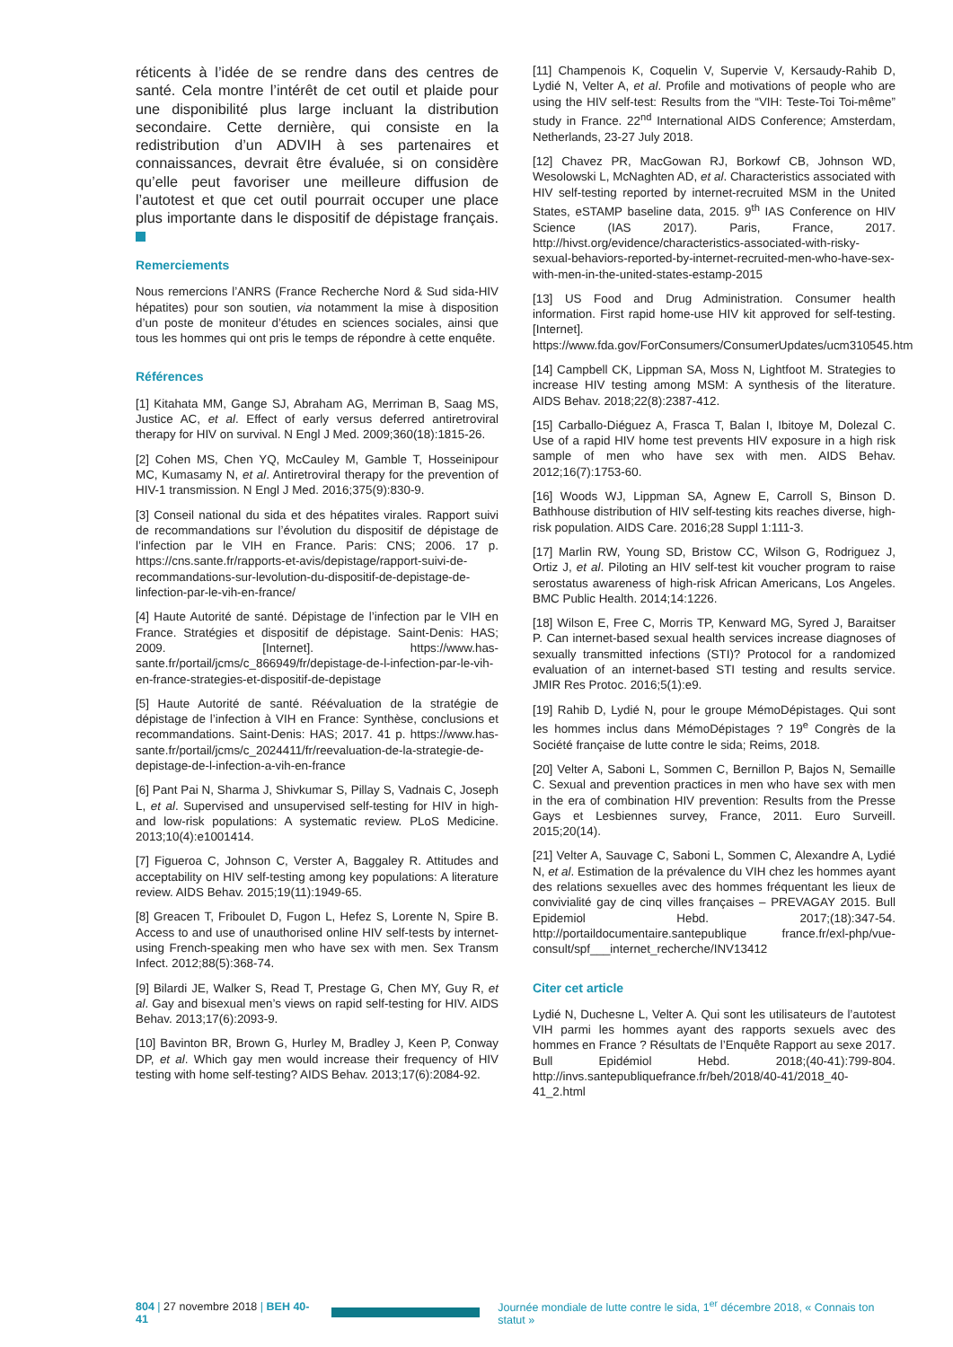réticents à l’idée de se rendre dans des centres de santé. Cela montre l’intérêt de cet outil et plaide pour une disponibilité plus large incluant la distribution secondaire. Cette dernière, qui consiste en la redistribution d’un ADVIH à ses partenaires et connaissances, devrait être évaluée, si on considère qu’elle peut favoriser une meilleure diffusion de l’autotest et que cet outil pourrait occuper une place plus importante dans le dispositif de dépistage français.
Remerciements
Nous remercions l’ANRS (France Recherche Nord & Sud sida-HIV hépatites) pour son soutien, via notamment la mise à disposition d’un poste de moniteur d’études en sciences sociales, ainsi que tous les hommes qui ont pris le temps de répondre à cette enquête.
Références
[1] Kitahata MM, Gange SJ, Abraham AG, Merriman B, Saag MS, Justice AC, et al. Effect of early versus deferred antiretroviral therapy for HIV on survival. N Engl J Med. 2009;360(18):1815-26.
[2] Cohen MS, Chen YQ, McCauley M, Gamble T, Hosseinipour MC, Kumasamy N, et al. Antiretroviral therapy for the prevention of HIV-1 transmission. N Engl J Med. 2016;375(9):830-9.
[3] Conseil national du sida et des hépatites virales. Rapport suivi de recommandations sur l’évolution du dispositif de dépistage de l’infection par le VIH en France. Paris: CNS; 2006. 17 p. https://cns.sante.fr/rapports-et-avis/depistage/rapport-suivi-de-recommandations-sur-levolution-du-dispositif-de-depistage-de-linfection-par-le-vih-en-france/
[4] Haute Autorité de santé. Dépistage de l’infection par le VIH en France. Stratégies et dispositif de dépistage. Saint-Denis: HAS; 2009. [Internet]. https://www.has-sante.fr/portail/jcms/c_866949/fr/depistage-de-l-infection-par-le-vih-en-france-strategies-et-dispositif-de-depistage
[5] Haute Autorité de santé. Réévaluation de la stratégie de dépistage de l’infection à VIH en France: Synthèse, conclusions et recommandations. Saint-Denis: HAS; 2017. 41 p. https://www.has-sante.fr/portail/jcms/c_2024411/fr/reevaluation-de-la-strategie-de-depistage-de-l-infection-a-vih-en-france
[6] Pant Pai N, Sharma J, Shivkumar S, Pillay S, Vadnais C, Joseph L, et al. Supervised and unsupervised self-testing for HIV in high- and low-risk populations: A systematic review. PLoS Medicine. 2013;10(4):e1001414.
[7] Figueroa C, Johnson C, Verster A, Baggaley R. Attitudes and acceptability on HIV self-testing among key populations: A literature review. AIDS Behav. 2015;19(11):1949-65.
[8] Greacen T, Friboulet D, Fugon L, Hefez S, Lorente N, Spire B. Access to and use of unauthorised online HIV self-tests by internet-using French-speaking men who have sex with men. Sex Transm Infect. 2012;88(5):368-74.
[9] Bilardi JE, Walker S, Read T, Prestage G, Chen MY, Guy R, et al. Gay and bisexual men’s views on rapid self-testing for HIV. AIDS Behav. 2013;17(6):2093-9.
[10] Bavinton BR, Brown G, Hurley M, Bradley J, Keen P, Conway DP, et al. Which gay men would increase their frequency of HIV testing with home self-testing? AIDS Behav. 2013;17(6):2084-92.
[11] Champenois K, Coquelin V, Supervie V, Kersaudy-Rahib D, Lydié N, Velter A, et al. Profile and motivations of people who are using the HIV self-test: Results from the “VIH: Teste-Toi Toi-même” study in France. 22<sup>nd</sup> International AIDS Conference; Amsterdam, Netherlands, 23-27 July 2018.
[12] Chavez PR, MacGowan RJ, Borkowf CB, Johnson WD, Wesolowski L, McNaghten AD, et al. Characteristics associated with HIV self-testing reported by internet-recruited MSM in the United States, eSTAMP baseline data, 2015. 9<sup>th</sup> IAS Conference on HIV Science (IAS 2017). Paris, France, 2017. http://hivst.org/evidence/characteristics-associated-with-risky-sexual-behaviors-reported-by-internet-recruited-men-who-have-sex-with-men-in-the-united-states-estamp-2015
[13] US Food and Drug Administration. Consumer health information. First rapid home-use HIV kit approved for self-testing. [Internet]. https://www.fda.gov/ForConsumers/ConsumerUpdates/ucm310545.htm
[14] Campbell CK, Lippman SA, Moss N, Lightfoot M. Strategies to increase HIV testing among MSM: A synthesis of the literature. AIDS Behav. 2018;22(8):2387-412.
[15] Carballo-Diéguez A, Frasca T, Balan I, Ibitoye M, Dolezal C. Use of a rapid HIV home test prevents HIV exposure in a high risk sample of men who have sex with men. AIDS Behav. 2012;16(7):1753-60.
[16] Woods WJ, Lippman SA, Agnew E, Carroll S, Binson D. Bathhouse distribution of HIV self-testing kits reaches diverse, high-risk population. AIDS Care. 2016;28 Suppl 1:111-3.
[17] Marlin RW, Young SD, Bristow CC, Wilson G, Rodriguez J, Ortiz J, et al. Piloting an HIV self-test kit voucher program to raise serostatus awareness of high-risk African Americans, Los Angeles. BMC Public Health. 2014;14:1226.
[18] Wilson E, Free C, Morris TP, Kenward MG, Syred J, Baraitser P. Can internet-based sexual health services increase diagnoses of sexually transmitted infections (STI)? Protocol for a randomized evaluation of an internet-based STI testing and results service. JMIR Res Protoc. 2016;5(1):e9.
[19] Rahib D, Lydié N, pour le groupe MémoDépistages. Qui sont les hommes inclus dans MémoDépistages ? 19<sup>e</sup> Congrès de la Société française de lutte contre le sida; Reims, 2018.
[20] Velter A, Saboni L, Sommen C, Bernillon P, Bajos N, Semaille C. Sexual and prevention practices in men who have sex with men in the era of combination HIV prevention: Results from the Presse Gays et Lesbiennes survey, France, 2011. Euro Surveill. 2015;20(14).
[21] Velter A, Sauvage C, Saboni L, Sommen C, Alexandre A, Lydié N, et al. Estimation de la prévalence du VIH chez les hommes ayant des relations sexuelles avec des hommes fréquentant les lieux de convivialité gay de cinq villes françaises – PREVAGAY 2015. Bull Epidemiol Hebd. 2017;(18):347-54. http://portaildocumentaire.santepublique france.fr/exl-php/vue-consult/spf___internet_recherche/INV13412
Citer cet article
Lydié N, Duchesne L, Velter A. Qui sont les utilisateurs de l’autotest VIH parmi les hommes ayant des rapports sexuels avec des hommes en France ? Résultats de l’Enquête Rapport au sexe 2017. Bull Epidémiol Hebd. 2018;(40-41):799-804. http://invs.santepubliquefrance.fr/beh/2018/40-41/2018_40-41_2.html
804 | 27 novembre 2018 | BEH 40-41 Journée mondiale de lutte contre le sida, 1<sup>er</sup> décembre 2018, « Connais ton statut »